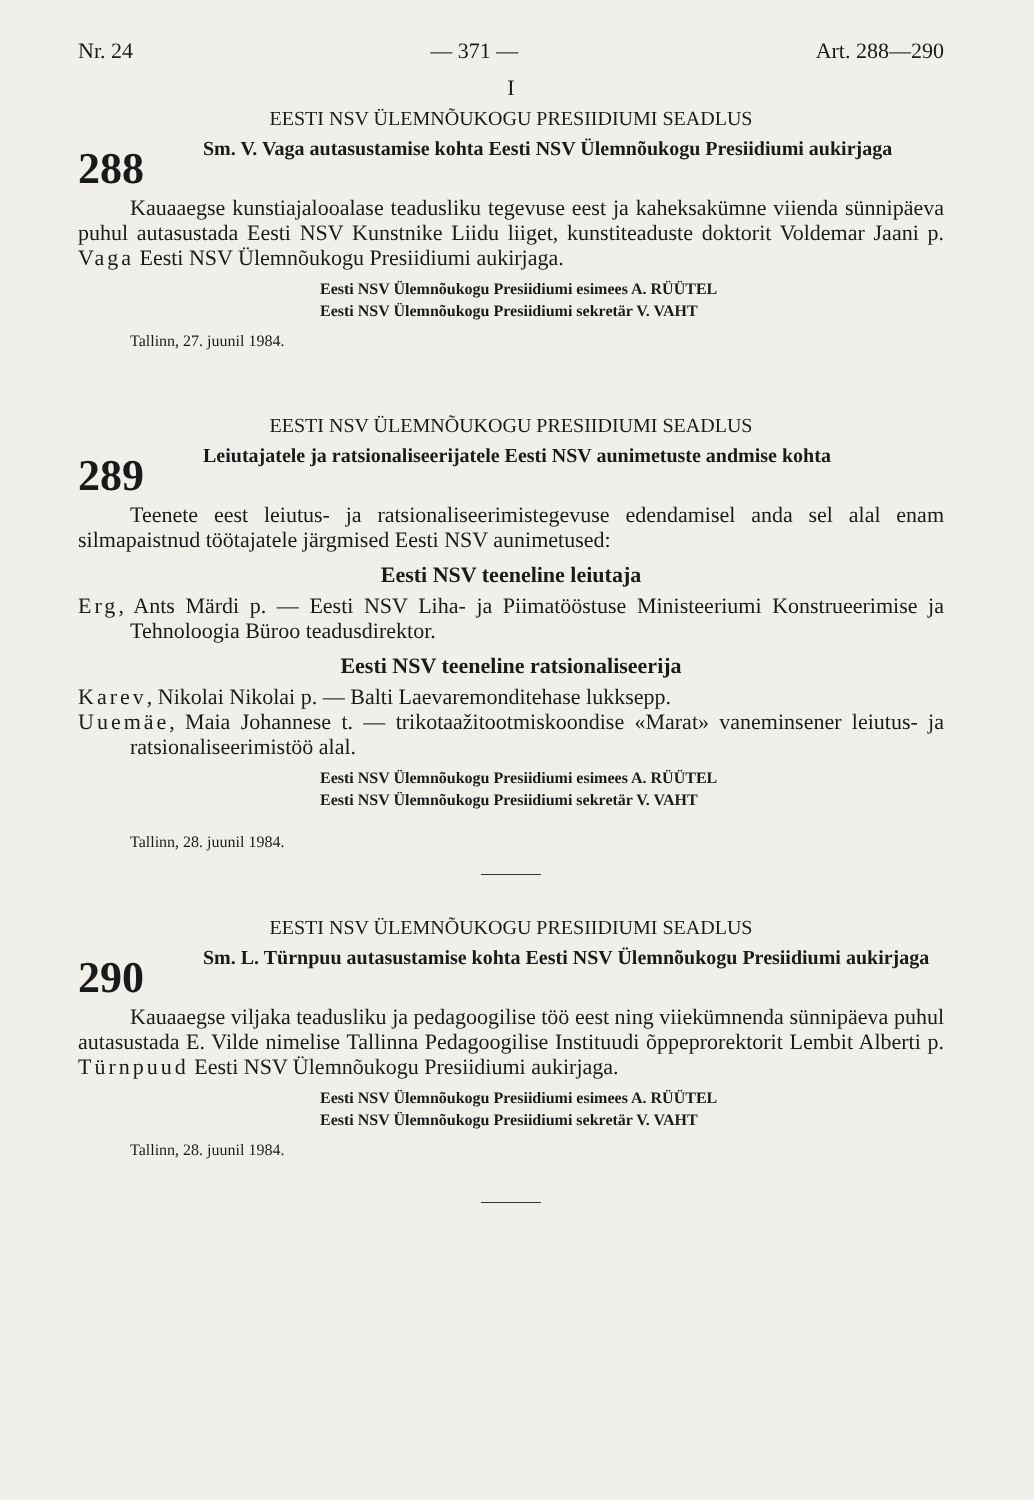Nr. 24 — 371 — Art. 288—290
I
EESTI NSV ÜLEMNÕUKOGU PRESIIDIUMI SEADLUS
288
Sm. V. Vaga autasustamise kohta Eesti NSV Ülemnõukogu Presiidiumi aukirjaga
Kauaaegse kunstiajalooalase teadusliku tegevuse eest ja kaheksakümne viienda sünnipäeva puhul autasustada Eesti NSV Kunstnike Liidu liiget, kunstiteaduste doktorit Voldemar Jaani p. Vaga Eesti NSV Ülemnõukogu Presiidiumi aukirjaga.
Eesti NSV Ülemnõukogu Presiidiumi esimees A. RÜÜTEL
Eesti NSV Ülemnõukogu Presiidiumi sekretär V. VAHT
Tallinn, 27. juunil 1984.
EESTI NSV ÜLEMNÕUKOGU PRESIIDIUMI SEADLUS
289
Leiutajatele ja ratsionaliseerijatele Eesti NSV aunimetuste andmise kohta
Teenete eest leiutus- ja ratsionaliseerimistegevuse edendamisel anda sel alal enam silmapaistnud töötajatele järgmised Eesti NSV aunimetused:
Eesti NSV teeneline leiutaja
Erg, Ants Märdi p. — Eesti NSV Liha- ja Piimatööstuse Ministeeriumi Konstrueerimise ja Tehnoloogia Büroo teadusdirektor.
Eesti NSV teeneline ratsionaliseerija
Karev, Nikolai Nikolai p. — Balti Laevaremonditehase lukksepp.
Uuemäe, Maia Johannese t. — trikotaažitootmiskoondise «Marat» vaneminsener leiutus- ja ratsionaliseerimistöö alal.
Eesti NSV Ülemnõukogu Presiidiumi esimees A. RÜÜTEL
Eesti NSV Ülemnõukogu Presiidiumi sekretär V. VAHT
Tallinn, 28. juunil 1984.
EESTI NSV ÜLEMNÕUKOGU PRESIIDIUMI SEADLUS
290
Sm. L. Türnpuu autasustamise kohta Eesti NSV Ülemnõukogu Presiidiumi aukirjaga
Kauaaegse viljaka teadusliku ja pedagoogilise töö eest ning viiekümnenda sünnipäeva puhul autasustada E. Vilde nimelise Tallinna Pedagoogilise Instituudi õppeprorektorit Lembit Alberti p. Türnpuud Eesti NSV Ülemnõukogu Presiidiumi aukirjaga.
Eesti NSV Ülemnõukogu Presiidiumi esimees A. RÜÜTEL
Eesti NSV Ülemnõukogu Presiidiumi sekretär V. VAHT
Tallinn, 28. juunil 1984.